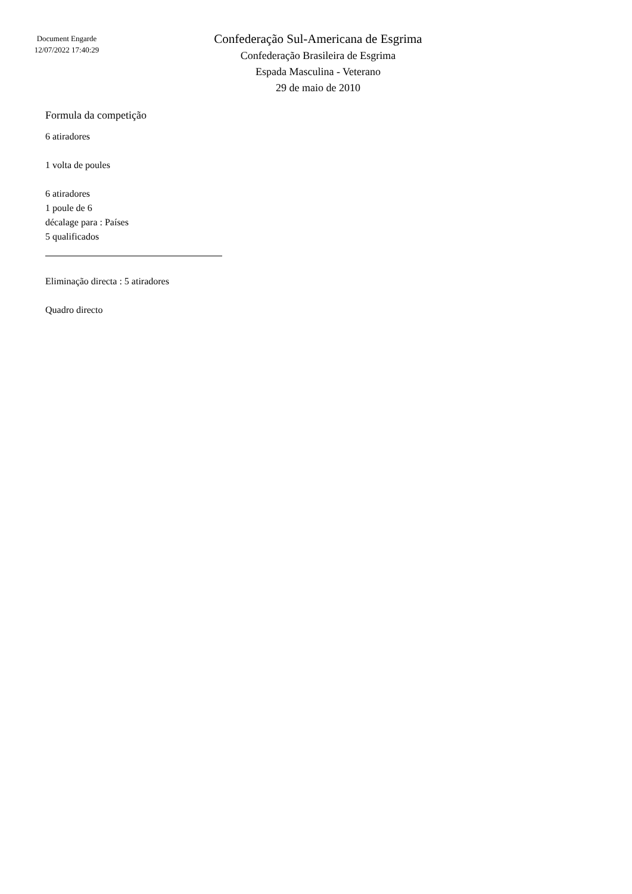Document Engarde
12/07/2022 17:40:29
Confederação Sul-Americana de Esgrima
Confederação Brasileira de Esgrima
Espada Masculina - Veterano
29 de maio de 2010
Formula da competição
6 atiradores
1 volta de poules
6 atiradores
1 poule de 6
décalage para : Países
5 qualificados
Eliminação directa : 5 atiradores
Quadro directo